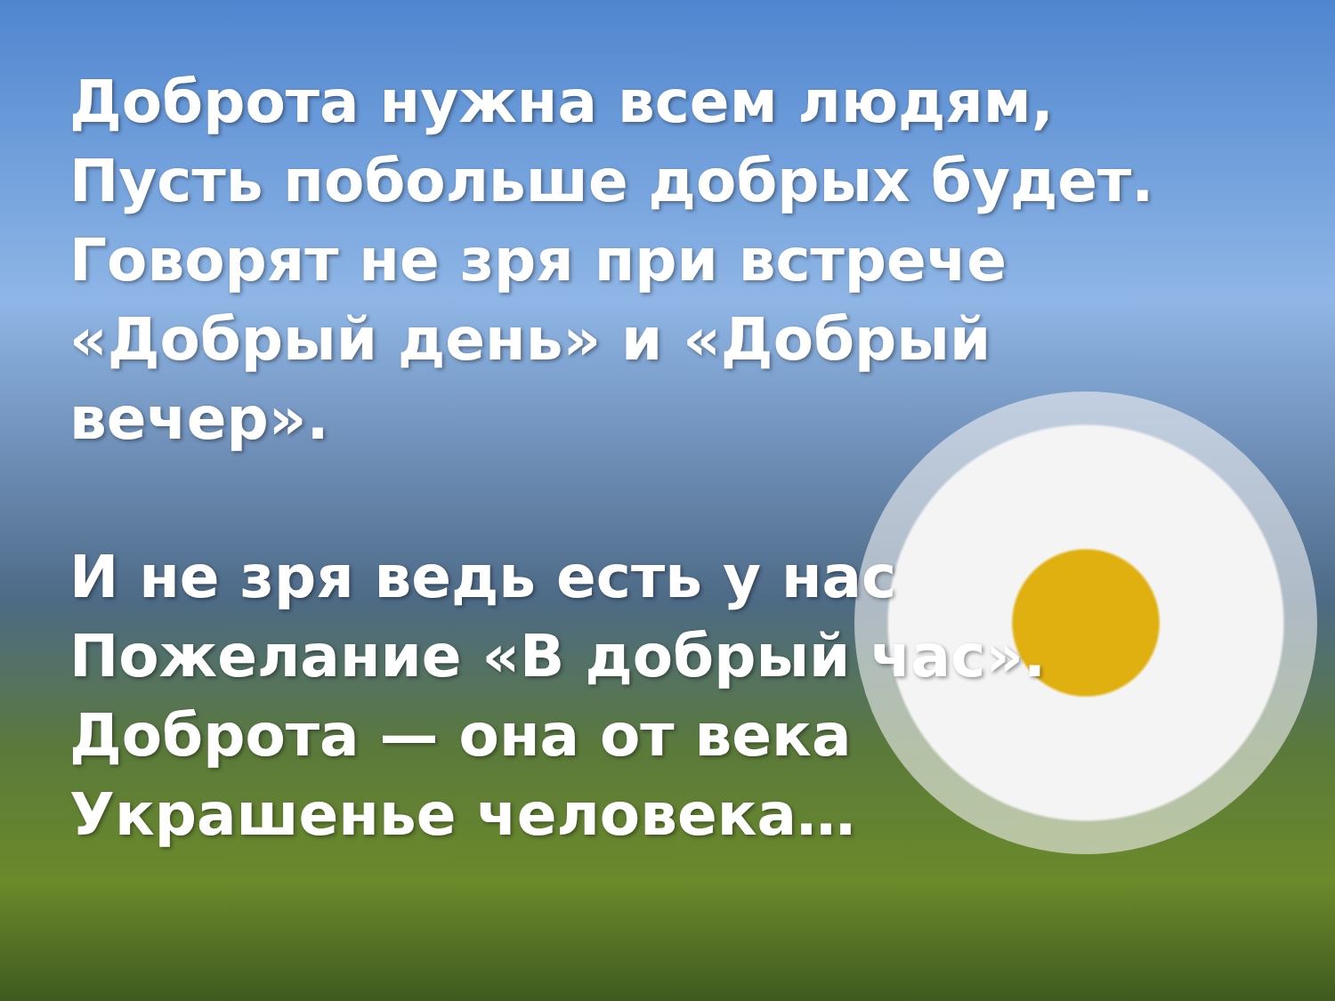Доброта нужна всем людям,
Пусть побольше добрых будет.
Говорят не зря при встрече
«Добрый день» и «Добрый
вечер».
И не зря ведь есть у нас
Пожелание «В добрый час».
Доброта — она от века
Украшенье человека…